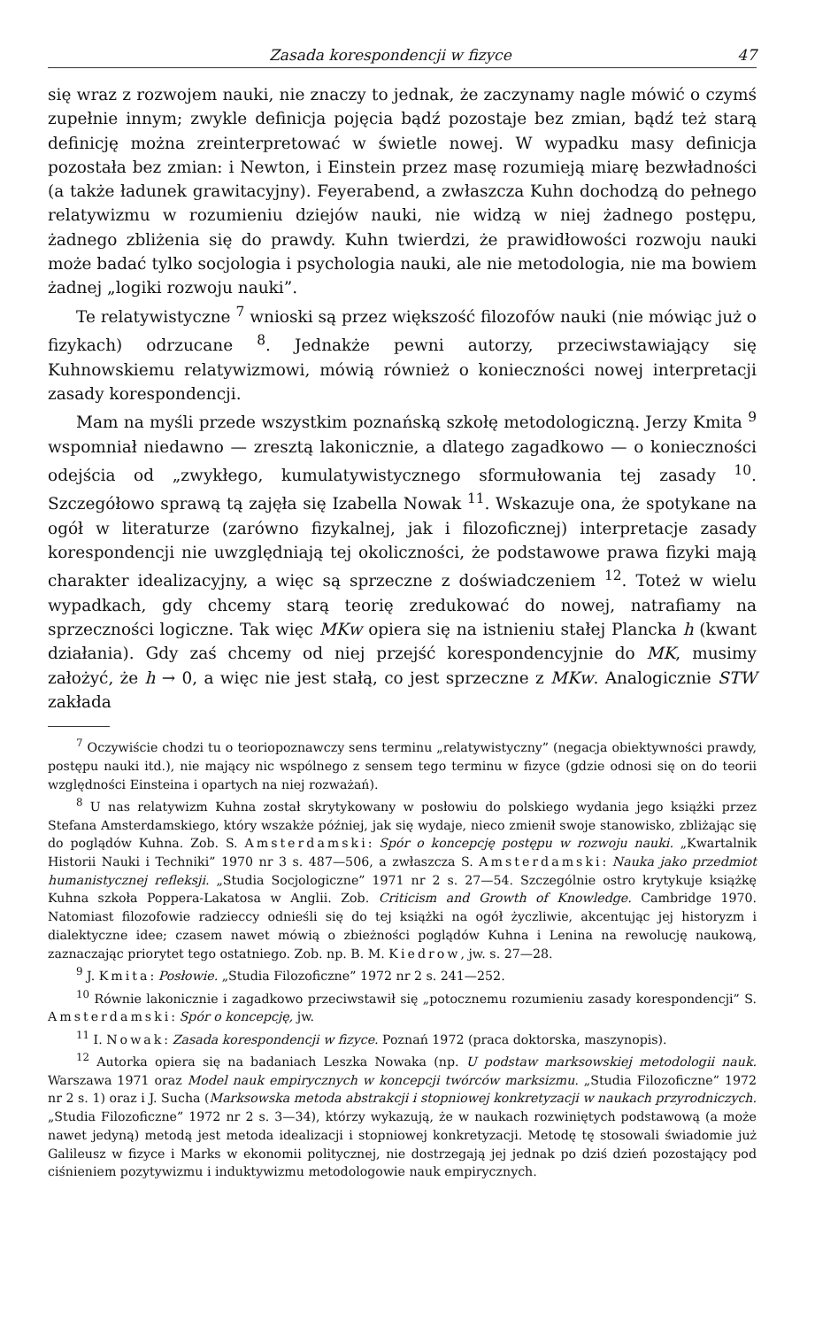Zasada korespondencji w fizyce 47
się wraz z rozwojem nauki, nie znaczy to jednak, że zaczynamy nagle mówić o czymś zupełnie innym; zwykle definicja pojęcia bądź pozostaje bez zmian, bądź też starą definicję można zreinterpretować w świetle nowej. W wypadku masy definicja pozostała bez zmian: i Newton, i Einstein przez masę rozumieją miarę bezwładności (a także ładunek grawitacyjny). Feyerabend, a zwłaszcza Kuhn dochodzą do pełnego relatywizmu w rozumieniu dziejów nauki, nie widzą w niej żadnego postępu, żadnego zbliżenia się do prawdy. Kuhn twierdzi, że prawidłowości rozwoju nauki może badać tylko socjologia i psychologia nauki, ale nie metodologia, nie ma bowiem żadnej „logiki rozwoju nauki”.
Te relatywistyczne <sup>7</sup> wnioski są przez większość filozofów nauki (nie mówiąc już o fizykach) odrzucane <sup>8</sup>. Jednakże pewni autorzy, przeciwstawiający się Kuhnowskiemu relatywizmowi, mówią również o konieczności nowej interpretacji zasady korespondencji.
Mam na myśli przede wszystkim poznańską szkołę metodologiczną. Jerzy Kmita <sup>9</sup> wspomniał niedawno — zresztą lakonicznie, a dlatego zagadkowo — o konieczności odejścia od „zwykłego, kumulatywistycznego sformułowania tej zasady <sup>10</sup>. Szczegółowo sprawą tą zajęła się Izabella Nowak <sup>11</sup>. Wskazuje ona, że spotykane na ogół w literaturze (zarówno fizykalnej, jak i filozoficznej) interpretacje zasady korespondencji nie uwzględniają tej okoliczności, że podstawowe prawa fizyki mają charakter idealizacyjny, a więc są sprzeczne z doświadczeniem <sup>12</sup>. Toteż w wielu wypadkach, gdy chcemy starą teorię zredukować do nowej, natrafiamy na sprzeczności logiczne. Tak więc MKw opiera się na istnieniu stałej Plancka h (kwant działania). Gdy zaś chcemy od niej przejść korespondencyjnie do MK, musimy założyć, że h → 0, a więc nie jest stałą, co jest sprzeczne z MKw. Analogicznie STW zakłada
<sup>7</sup> Oczywiście chodzi tu o teoriopoznawczy sens terminu „relatywistyczny” (negacja obiektywności prawdy, postępu nauki itd.), nie mający nic wspólnego z sensem tego terminu w fizyce (gdzie odnosi się on do teorii względności Einsteina i opartych na niej rozważań).
<sup>8</sup> U nas relatywizm Kuhna został skrytykowany w posłowiu do polskiego wydania jego książki przez Stefana Amsterdamskiego, który wszakże później, jak się wydaje, nieco zmienił swoje stanowisko, zbliżając się do poglądów Kuhna. Zob. S. Amsterdamski: Spór o koncepcję postępu w rozwoju nauki. „Kwartalnik Historii Nauki i Techniki” 1970 nr 3 s. 487—506, a zwłaszcza S. Amsterdamski: Nauka jako przedmiot humanistycznej refleksji. „Studia Socjologiczne” 1971 nr 2 s. 27—54. Szczególnie ostro krytykuje książkę Kuhna szkoła Poppera-Lakatosa w Anglii. Zob. Criticism and Growth of Knowledge. Cambridge 1970. Natomiast filozofowie radzieccy odnieśli się do tej książki na ogół życzliwie, akcentując jej historyzm i dialektyczne idee; czasem nawet mówią o zbieżności poglądów Kuhna i Lenina na rewolucję naukową, zaznaczając priorytet tego ostatniego. Zob. np. B. M. Kiedrow, jw. s. 27—28.
<sup>9</sup> J. Kmita: Posłowie. „Studia Filozoficzne” 1972 nr 2 s. 241—252.
<sup>10</sup> Równie lakonicznie i zagadkowo przeciwstawił się „potocznemu rozumieniu zasady korespondencji” S. Amsterdamski: Spór o koncepcję, jw.
<sup>11</sup> I. Nowak: Zasada korespondencji w fizyce. Poznań 1972 (praca doktorska, maszynopis).
<sup>12</sup> Autorka opiera się na badaniach Leszka Nowaka (np. U podstaw marksowskiej metodologii nauk. Warszawa 1971 oraz Model nauk empirycznych w koncepcji twórców marksizmu. „Studia Filozoficzne” 1972 nr 2 s. 1) oraz i J. Sucha (Marksowska metoda abstrakcji i stopniowej konkretyzacji w naukach przyrodniczych. „Studia Filozoficzne” 1972 nr 2 s. 3—34), którzy wykazują, że w naukach rozwiniętych podstawową (a może nawet jedyną) metodą jest metoda idealizacji i stopniowej konkretyzacji. Metodę tę stosowali świadomie już Galileusz w fizyce i Marks w ekonomii politycznej, nie dostrzegają jej jednak po dziś dzień pozostający pod ciśnieniem pozytywizmu i induktywizmu metodologowie nauk empirycznych.